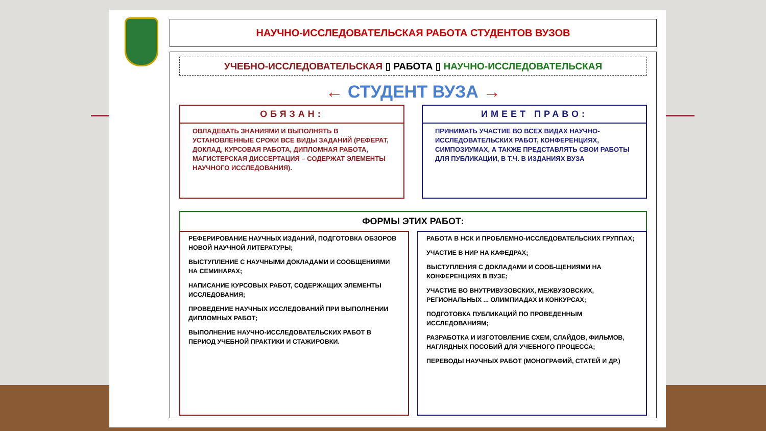НАУЧНО-ИССЛЕДОВАТЕЛЬСКАЯ РАБОТА СТУДЕНТОВ ВУЗОВ
УЧЕБНО-ИССЛЕДОВАТЕЛЬСКАЯ ▯ РАБОТА ▯ НАУЧНО-ИССЛЕДОВАТЕЛЬСКАЯ
← СТУДЕНТ ВУЗА →
ОБЯЗАН:
ОВЛАДЕВАТЬ ЗНАНИЯМИ И ВЫПОЛНЯТЬ В УСТАНОВЛЕННЫЕ СРОКИ ВСЕ ВИДЫ ЗАДАНИЙ (РЕФЕРАТ, ДОКЛАД, КУРСОВАЯ РАБОТА, ДИПЛОМНАЯ РАБОТА, МАГИСТЕРСКАЯ ДИССЕРТАЦИЯ – СОДЕРЖАТ ЭЛЕМЕНТЫ НАУЧНОГО ИССЛЕДОВАНИЯ).
ИМЕЕТ ПРАВО:
ПРИНИМАТЬ УЧАСТИЕ ВО ВСЕХ ВИДАХ НАУЧНО-ИССЛЕДОВАТЕЛЬСКИХ РАБОТ, КОНФЕРЕНЦИЯХ, СИМПОЗИУМАХ, А ТАКЖЕ ПРЕДСТАВЛЯТЬ СВОИ РАБОТЫ ДЛЯ ПУБЛИКАЦИИ, В Т.Ч. В ИЗДАНИЯХ ВУЗА
ФОРМЫ ЭТИХ РАБОТ:
РЕФЕРИРОВАНИЕ НАУЧНЫХ ИЗДАНИЙ, ПОДГОТОВКА ОБЗОРОВ НОВОЙ НАУЧНОЙ ЛИТЕРАТУРЫ;
ВЫСТУПЛЕНИЕ С НАУЧНЫМИ ДОКЛАДАМИ И СООБЩЕНИЯМИ НА СЕМИНАРАХ;
НАПИСАНИЕ КУРСОВЫХ РАБОТ, СОДЕРЖАЩИХ ЭЛЕМЕНТЫ ИССЛЕДОВАНИЯ;
ПРОВЕДЕНИЕ НАУЧНЫХ ИССЛЕДОВАНИЙ ПРИ ВЫПОЛНЕНИИ ДИПЛОМНЫХ РАБОТ;
ВЫПОЛНЕНИЕ НАУЧНО-ИССЛЕДОВАТЕЛЬСКИХ РАБОТ В ПЕРИОД УЧЕБНОЙ ПРАКТИКИ И СТАЖИРОВКИ.
РАБОТА В НСК И ПРОБЛЕМНО-ИССЛЕДОВАТЕЛЬСКИХ ГРУППАХ;
УЧАСТИЕ В НИР НА КАФЕДРАХ;
ВЫСТУПЛЕНИЯ С ДОКЛАДАМИ И СООБ-ЩЕНИЯМИ НА КОНФЕРЕНЦИЯХ В ВУЗЕ;
УЧАСТИЕ ВО ВНУТРИВУЗОВСКИХ, МЕЖВУЗОВСКИХ, РЕГИОНАЛЬНЫХ ... ОЛИМПИАДАХ И КОНКУРСАХ;
ПОДГОТОВКА ПУБЛИКАЦИЙ ПО ПРОВЕДЕННЫМ ИССЛЕДОВАНИЯМ;
РАЗРАБОТКА И ИЗГОТОВЛЕНИЕ СХЕМ, СЛАЙДОВ, ФИЛЬМОВ, НАГЛЯДНЫХ ПОСОБИЙ ДЛЯ УЧЕБНОГО ПРОЦЕССА;
ПЕРЕВОДЫ НАУЧНЫХ РАБОТ (МОНОГРАФИЙ, СТАТЕЙ И ДР.)